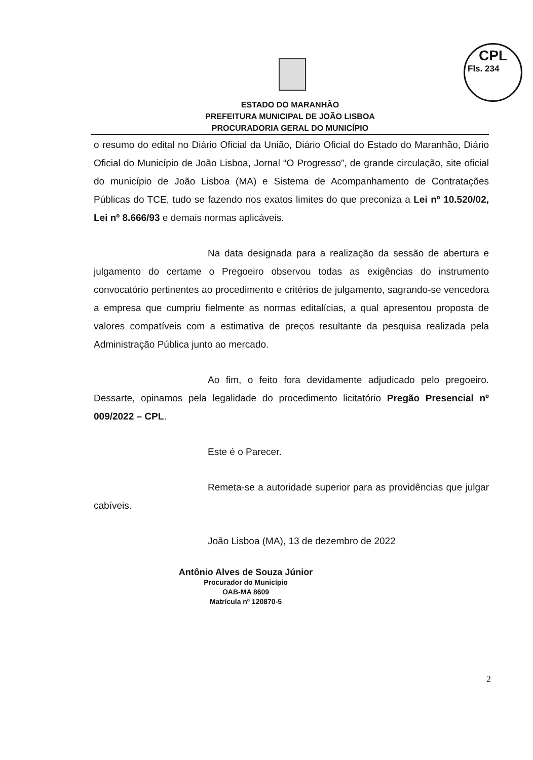CPL
Fls. 234
ESTADO DO MARANHÃO
PREFEITURA MUNICIPAL DE JOÃO LISBOA
PROCURADORIA GERAL DO MUNICÍPIO
o resumo do edital no Diário Oficial da União, Diário Oficial do Estado do Maranhão, Diário Oficial do Município de João Lisboa, Jornal “O Progresso”, de grande circulação, site oficial do município de João Lisboa (MA) e Sistema de Acompanhamento de Contratações Públicas do TCE, tudo se fazendo nos exatos limites do que preconiza a Lei nº 10.520/02, Lei nº 8.666/93 e demais normas aplicáveis.
Na data designada para a realização da sessão de abertura e julgamento do certame o Pregoeiro observou todas as exigências do instrumento convocatório pertinentes ao procedimento e critérios de julgamento, sagrando-se vencedora a empresa que cumpriu fielmente as normas editalícias, a qual apresentou proposta de valores compatíveis com a estimativa de preços resultante da pesquisa realizada pela Administração Pública junto ao mercado.
Ao fim, o feito fora devidamente adjudicado pelo pregoeiro. Dessarte, opinamos pela legalidade do procedimento licitatório Pregão Presencial nº 009/2022 – CPL.
Este é o Parecer.
Remeta-se a autoridade superior para as providências que julgar cabíveis.
João Lisboa (MA), 13 de dezembro de 2022
Antônio Alves de Souza Júnior
Procurador do Município
OAB-MA 8609
Matrícula nº 120870-5
2